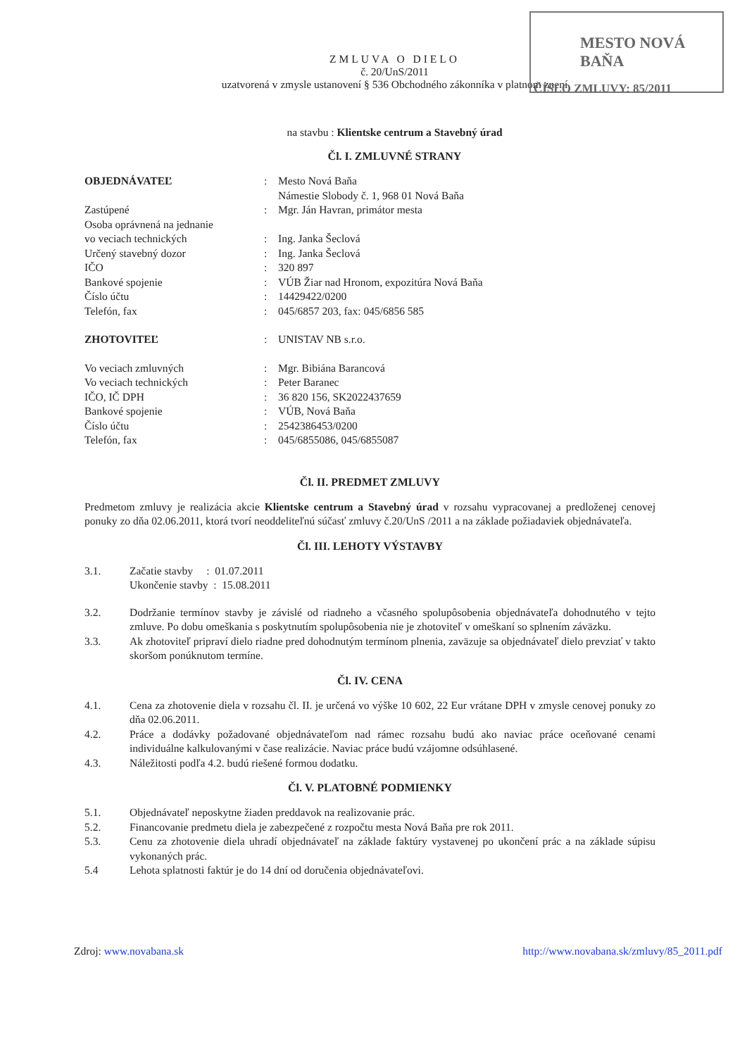MESTO NOVÁ BAŇA
ČÍSLO ZMLUVY: 85/2011
ZMLUVA O DIELO
č. 20/UnS/2011
uzatvorená v zmysle ustanovení § 536 Obchodného zákonníka v platnom znení
na stavbu : Klientske centrum a Stavebný úrad
Čl. I. ZMLUVNÉ STRANY
| OBJEDNÁVATEĽ | : | Mesto Nová Baňa Námestie Slobody č. 1, 968 01 Nová Baňa |
| Zastúpené | : | Mgr. Ján Havran, primátor mesta |
| Osoba oprávnená na jednanie vo veciach technických | : | Ing. Janka Šeclová |
| Určený stavebný dozor | : | Ing. Janka Šeclová |
| IČO | : | 320 897 |
| Bankové spojenie | : | VÚB Žiar nad Hronom, expozitúra Nová Baňa |
| Číslo účtu | : | 14429422/0200 |
| Telefón, fax | : | 045/6857 203, fax: 045/6856 585 |
| ZHOTOVITEĽ | : | UNISTAV NB s.r.o. |
| Vo veciach zmluvných | : | Mgr. Bibiána Barancová |
| Vo veciach technických | : | Peter Baranec |
| IČO, IČ DPH | : | 36 820 156, SK2022437659 |
| Bankové spojenie | : | VÚB, Nová Baňa |
| Číslo účtu | : | 2542386453/0200 |
| Telefón, fax | : | 045/6855086, 045/6855087 |
Čl. II. PREDMET ZMLUVY
Predmetom zmluvy je realizácia akcie Klientske centrum a Stavebný úrad v rozsahu vypracovanej a predloženej cenovej ponuky zo dňa 02.06.2011, ktorá tvorí neoddeliteľnú súčasť zmluvy č.20/UnS /2011 a na základe požiadaviek objednávateľa.
Čl. III. LEHOTY VÝSTAVBY
3.1. Začatie stavby : 01.07.2011
Ukončenie stavby : 15.08.2011
3.2.
Dodržanie termínov stavby je závislé od riadneho a včasného spolupôsobenia objednávateľa dohodnutého v tejto zmluve. Po dobu omeškania s poskytnutím spolupôsobenia nie je zhotoviteľ v omeškaní so splnením záväzku.
3.3.
Ak zhotoviteľ pripraví dielo riadne pred dohodnutým termínom plnenia, zaväzuje sa objednávateľ dielo prevziať v takto skoršom ponúknutom termíne.
Čl. IV. CENA
4.1.
Cena za zhotovenie diela v rozsahu čl. II. je určená vo výške 10 602, 22 Eur vrátane DPH v zmysle cenovej ponuky zo dňa 02.06.2011.
4.2.
Práce a dodávky požadované objednávateľom nad rámec rozsahu budú ako naviac práce oceňované cenami individuálne kalkulovanými v čase realizácie. Naviac práce budú vzájomne odsúhlasené.
4.3.
Náležitosti podľa 4.2. budú riešené formou dodatku.
Čl. V. PLATOBNÉ PODMIENKY
5.1.
Objednávateľ neposkytne žiaden preddavok na realizovanie prác.
5.2.
Financovanie predmetu diela je zabezpečené z rozpočtu mesta Nová Baňa pre rok 2011.
5.3.
Cenu za zhotovenie diela uhradí objednávateľ na základe faktúry vystavenej po ukončení prác a na základe súpisu vykonaných prác.
5.4
Lehota splatnosti faktúr je do 14 dní od doručenia objednávateľovi.
Zdroj: www.novabana.sk http://www.novabana.sk/zmluvy/85_2011.pdf